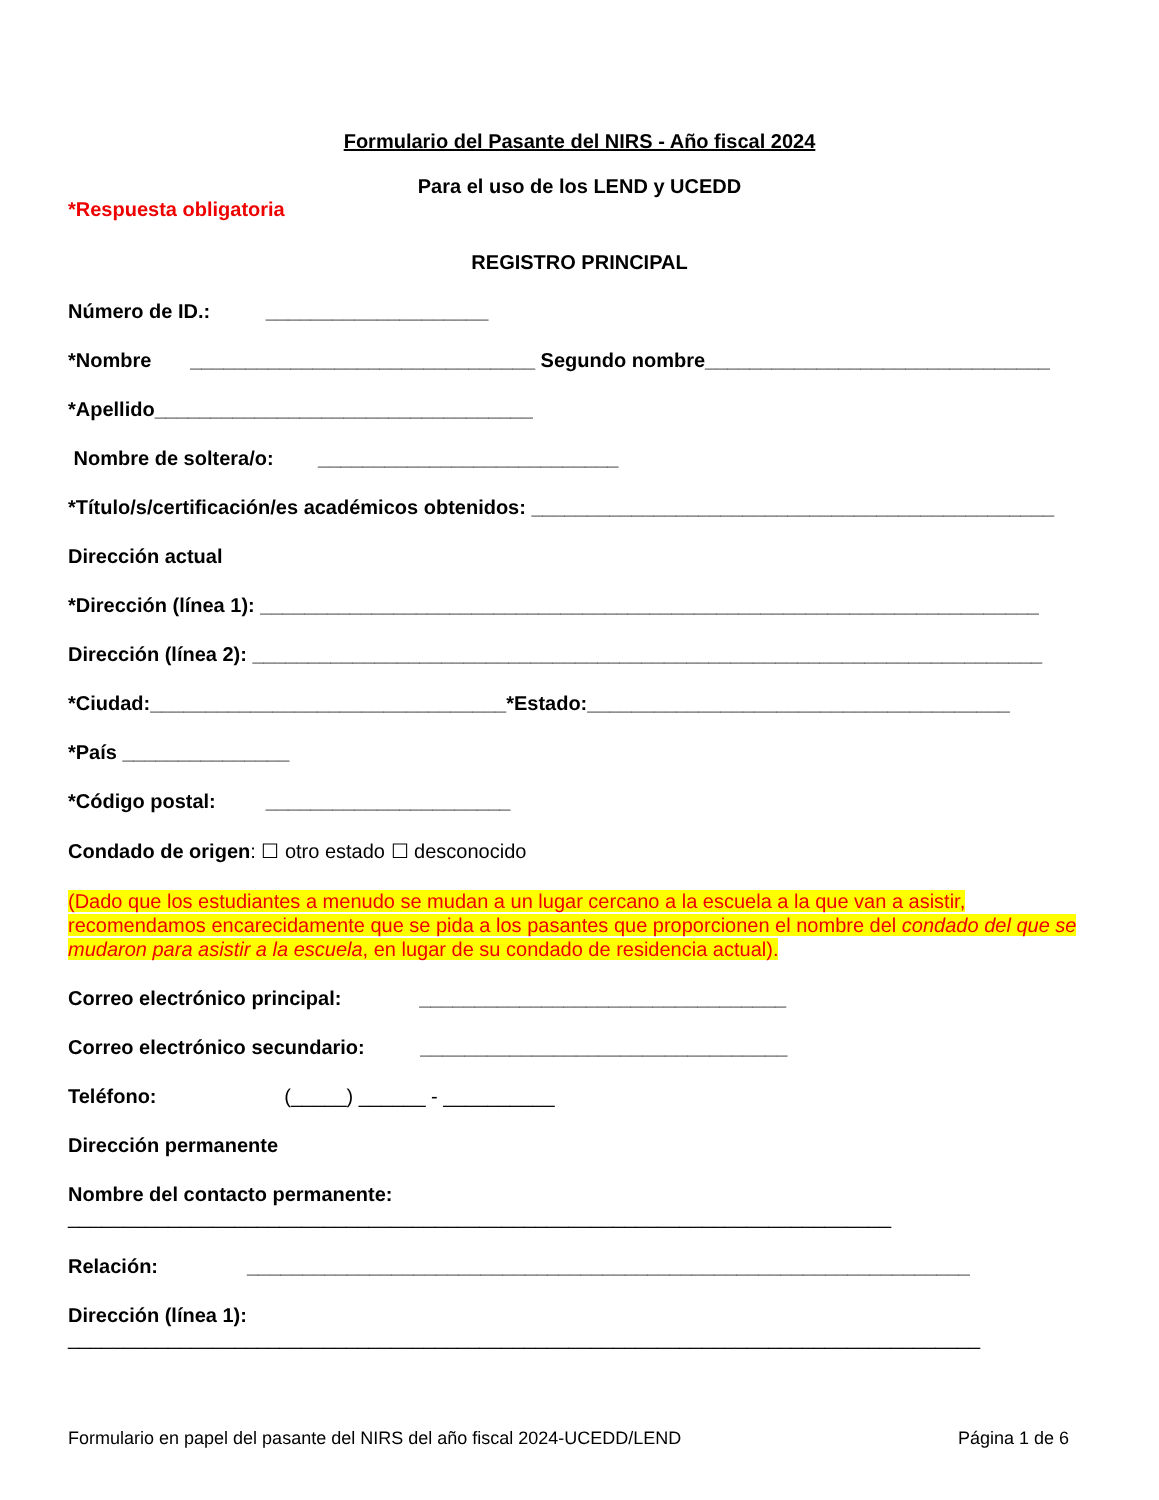Formulario del Pasante del NIRS - Año fiscal 2024
Para el uso de los LEND y UCEDD
*Respuesta obligatoria
REGISTRO PRINCIPAL
Número de ID.: ____________________
*Nombre _______________________________ Segundo nombre_______________________________
*Apellido__________________________________
Nombre de soltera/o: ___________________________
*Título/s/certificación/es académicos obtenidos: _______________________________________________
Dirección actual
*Dirección (línea 1): ______________________________________________________________________
Dirección (línea 2): _______________________________________________________________________
*Ciudad:________________________________*Estado:______________________________________
*País _______________
*Código postal: ______________________
Condado de origen: ☐ otro estado ☐ desconocido
(Dado que los estudiantes a menudo se mudan a un lugar cercano a la escuela a la que van a asistir, recomendamos encarecidamente que se pida a los pasantes que proporcionen el nombre del condado del que se mudaron para asistir a la escuela, en lugar de su condado de residencia actual).
Correo electrónico principal: _________________________________
Correo electrónico secundario: _________________________________
Teléfono: (_____) ______ - __________
Dirección permanente
Nombre del contacto permanente:
__________________________________________________________________________
Relación: _________________________________________________________________
Dirección (línea 1):
__________________________________________________________________________________
Formulario en papel del pasante del NIRS del año fiscal 2024-UCEDD/LEND Página 1 de 6